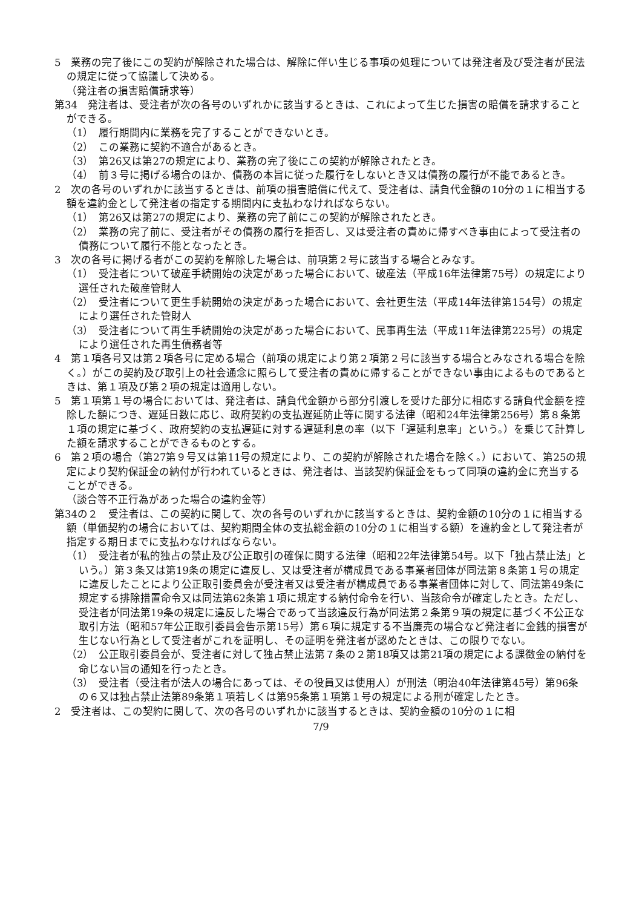5　業務の完了後にこの契約が解除された場合は、解除に伴い生じる事項の処理については発注者及び受注者が民法の規定に従って協議して決める。
（発注者の損害賠償請求等）
第34　発注者は、受注者が次の各号のいずれかに該当するときは、これによって生じた損害の賠償を請求することができる。
（1）　履行期間内に業務を完了することができないとき。
（2）　この業務に契約不適合があるとき。
（3）　第26又は第27の規定により、業務の完了後にこの契約が解除されたとき。
（4）　前３号に掲げる場合のほか、債務の本旨に従った履行をしないとき又は債務の履行が不能であるとき。
2　次の各号のいずれかに該当するときは、前項の損害賠償に代えて、受注者は、請負代金額の10分の１に相当する額を違約金として発注者の指定する期間内に支払わなければならない。
（1）　第26又は第27の規定により、業務の完了前にこの契約が解除されたとき。
（2）　業務の完了前に、受注者がその債務の履行を拒否し、又は受注者の責めに帰すべき事由によって受注者の債務について履行不能となったとき。
3　次の各号に掲げる者がこの契約を解除した場合は、前項第２号に該当する場合とみなす。
（1）　受注者について破産手続開始の決定があった場合において、破産法（平成16年法律第75号）の規定により選任された破産管財人
（2）　受注者について更生手続開始の決定があった場合において、会社更生法（平成14年法律第154号）の規定により選任された管財人
（3）　受注者について再生手続開始の決定があった場合において、民事再生法（平成11年法律第225号）の規定により選任された再生債務者等
4　第１項各号又は第２項各号に定める場合（前項の規定により第２項第２号に該当する場合とみなされる場合を除く。）がこの契約及び取引上の社会通念に照らして受注者の責めに帰することができない事由によるものであるときは、第１項及び第２項の規定は適用しない。
5　第１項第１号の場合においては、発注者は、請負代金額から部分引渡しを受けた部分に相応する請負代金額を控除した額につき、遅延日数に応じ、政府契約の支払遅延防止等に関する法律（昭和24年法律第256号）第８条第１項の規定に基づく、政府契約の支払遅延に対する遅延利息の率（以下「遅延利息率」という。）を乗じて計算した額を請求することができるものとする。
6　第２項の場合（第27第９号又は第11号の規定により、この契約が解除された場合を除く。）において、第25の規定により契約保証金の納付が行われているときは、発注者は、当該契約保証金をもって同項の違約金に充当することができる。
（談合等不正行為があった場合の違約金等）
第34の２　受注者は、この契約に関して、次の各号のいずれかに該当するときは、契約金額の10分の１に相当する額（単価契約の場合においては、契約期間全体の支払総金額の10分の１に相当する額）を違約金として発注者が指定する期日までに支払わなければならない。
（1）　受注者が私的独占の禁止及び公正取引の確保に関する法律（昭和22年法律第54号。以下「独占禁止法」という。）第３条又は第19条の規定に違反し、又は受注者が構成員である事業者団体が同法第８条第１号の規定に違反したことにより公正取引委員会が受注者又は受注者が構成員である事業者団体に対して、同法第49条に規定する排除措置命令又は同法第62条第１項に規定する納付命令を行い、当該命令が確定したとき。ただし、受注者が同法第19条の規定に違反した場合であって当該違反行為が同法第２条第９項の規定に基づく不公正な取引方法（昭和57年公正取引委員会告示第15号）第６項に規定する不当廉売の場合など発注者に金銭的損害が生じない行為として受注者がこれを証明し、その証明を発注者が認めたときは、この限りでない。
（2）　公正取引委員会が、受注者に対して独占禁止法第７条の２第18項又は第21項の規定による課徴金の納付を命じない旨の通知を行ったとき。
（3）　受注者（受注者が法人の場合にあっては、その役員又は使用人）が刑法（明治40年法律第45号）第96条の６又は独占禁止法第89条第１項若しくは第95条第１項第１号の規定による刑が確定したとき。
2　受注者は、この契約に関して、次の各号のいずれかに該当するときは、契約金額の10分の１に相
7/9